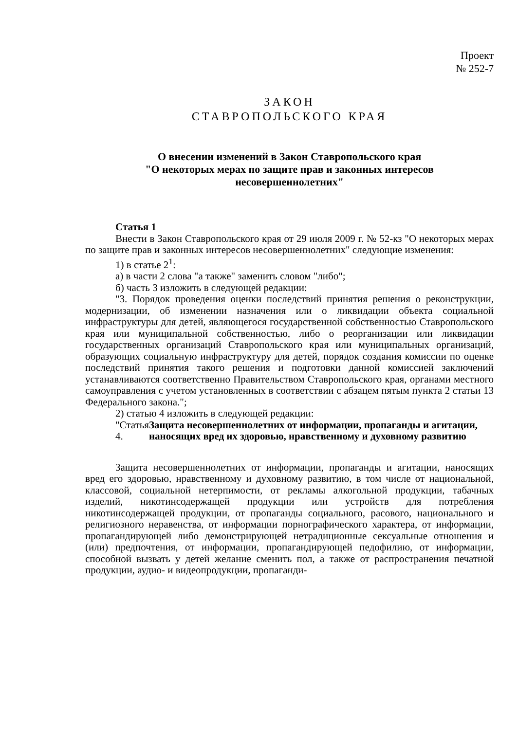Проект
№ 252-7
ЗАКОН
СТАВРОПОЛЬСКОГО КРАЯ
О внесении изменений в Закон Ставропольского края
"О некоторых мерах по защите прав и законных интересов
несовершеннолетних"
Статья 1
Внести в Закон Ставропольского края от 29 июля 2009 г. № 52-кз "О некоторых мерах по защите прав и законных интересов несовершеннолетних" следующие изменения:
1) в статье 2<sup>1</sup>:
а) в части 2 слова "а также" заменить словом "либо";
б) часть 3 изложить в следующей редакции:
"3. Порядок проведения оценки последствий принятия решения о реконструкции, модернизации, об изменении назначения или о ликвидации объекта социальной инфраструктуры для детей, являющегося государственной собственностью Ставропольского края или муниципальной собственностью, либо о реорганизации или ликвидации государственных организаций Ставропольского края или муниципальных организаций, образующих социальную инфраструктуру для детей, порядок создания комиссии по оценке последствий принятия такого решения и подготовки данной комиссией заключений устанавливаются соответственно Правительством Ставропольского края, органами местного самоуправления с учетом установленных в соответствии с абзацем пятым пункта 2 статьи 13 Федерального закона.";
2) статью 4 изложить в следующей редакции:
"Статья 4. Защита несовершеннолетних от информации, пропаганды и агитации, наносящих вред их здоровью, нравственному и духовному развитию
Защита несовершеннолетних от информации, пропаганды и агитации, наносящих вред его здоровью, нравственному и духовному развитию, в том числе от национальной, классовой, социальной нетерпимости, от рекламы алкогольной продукции, табачных изделий, никотинсодержащей продукции или устройств для потребления никотинсодержащей продукции, от пропаганды социального, расового, национального и религиозного неравенства, от информации порнографического характера, от информации, пропагандирующей либо демонстрирующей нетрадиционные сексуальные отношения и (или) предпочтения, от информации, пропагандирующей педофилию, от информации, способной вызвать у детей желание сменить пол, а также от распространения печатной продукции, аудио- и видеопродукции, пропаганди-